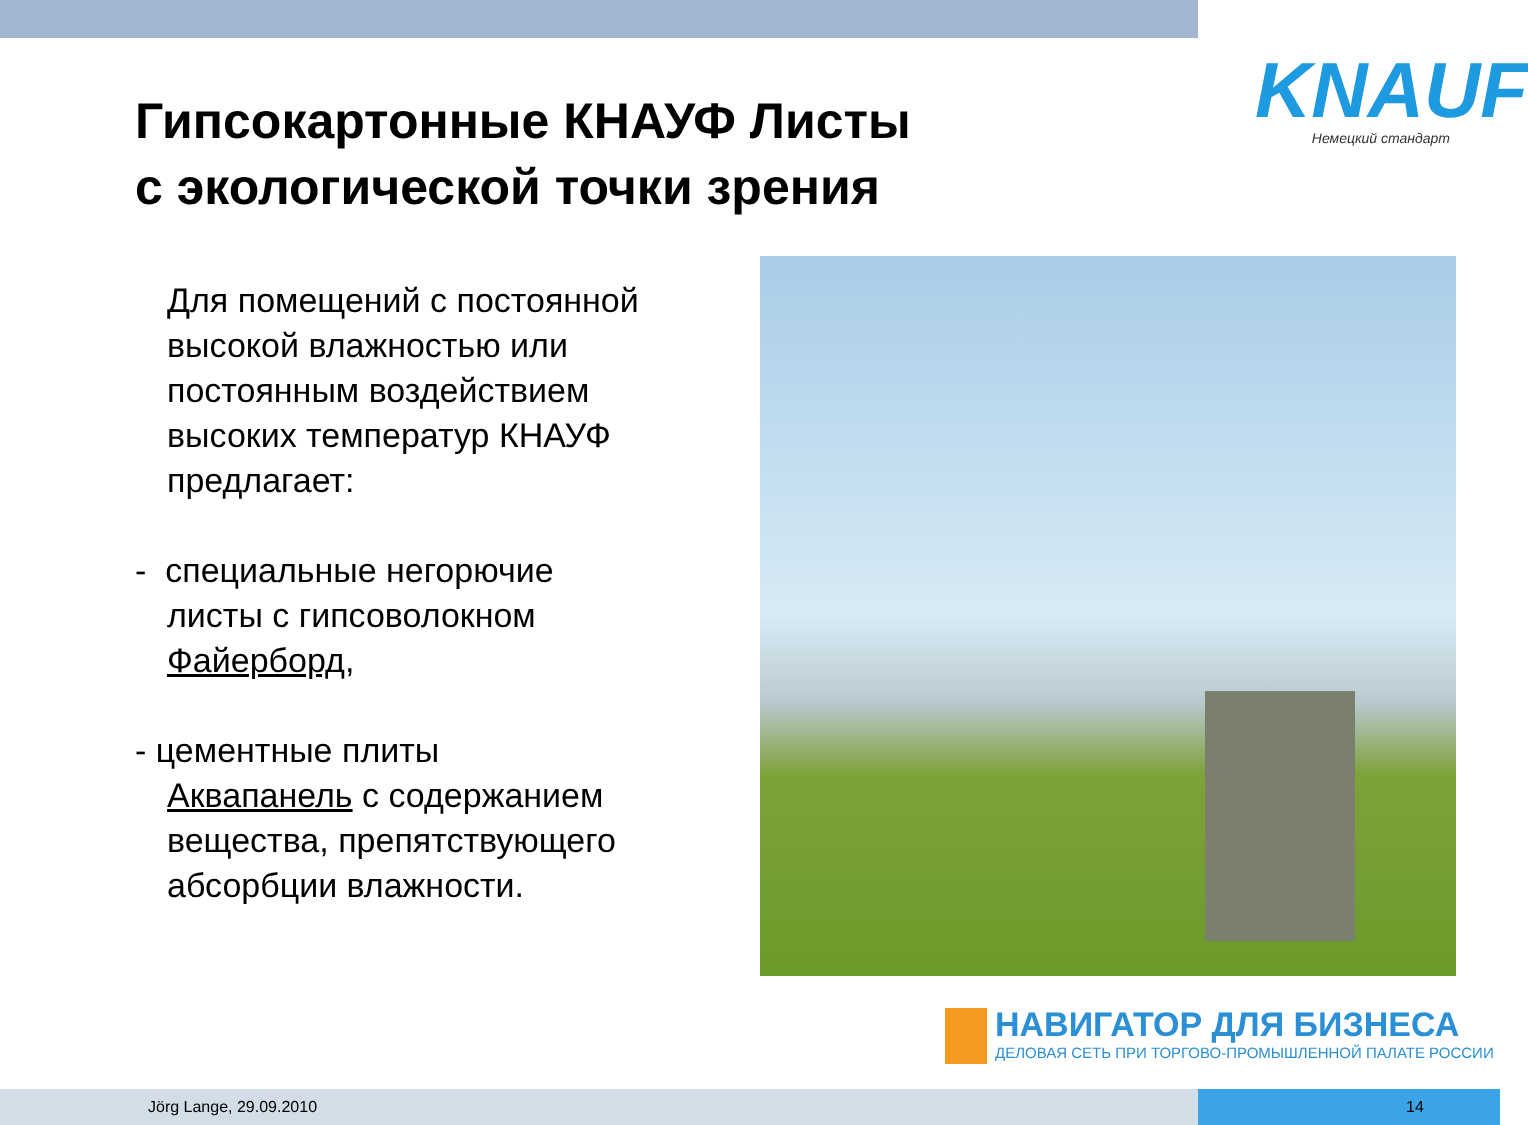Гипсокартонные КНАУФ Листы
с экологической точки зрения
KNAUF
Немецкий стандарт
Для помещений с постоянной высокой влажностью или постоянным воздействием высоких температур КНАУФ предлагает:
- специальные негорючие
листы с гипсоволокном
Файерборд,
- цементные плиты
Аквапанель с содержанием
вещества, препятствующего
абсорбции влажности.
НАВИГАТОР ДЛЯ БИЗНЕСА
ДЕЛОВАЯ СЕТЬ ПРИ ТОРГОВО-ПРОМЫШЛЕННОЙ ПАЛАТЕ РОССИИ
Jörg Lange, 29.09.2010 14